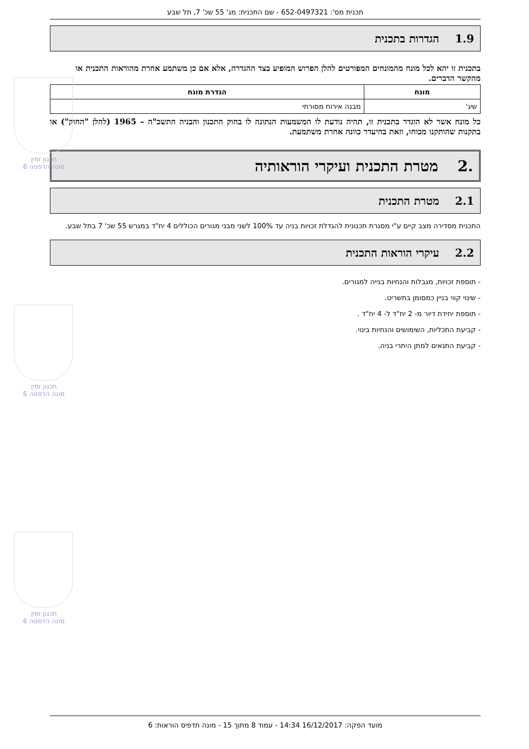תכנית מס': 652-0497321 - שם התכנית: מג' 55 שכ' 7, תל שבע
1.9 הגדרות בתכנית
בתכנית זו יהא לכל מונח מהמונחים המפורטים להלן הפרוש המופיע בצד ההגדרה, אלא אם כן משתמע אחרת מהוראות התכנית או מהקשר הדברים.
| מונח | הגדרת מונח |
| --- | --- |
| שיג' | מבנה אירוח מסורתי |
כל מונח אשר לא הוגדר בתכנית זו, תהיה נודעת לו המשמעות הנתונה לו בחוק התכנון והבניה התשכ"ה – 1965 (להלן "החוק") או בתקנות שהותקנו מכוחו, וזאת בהיעדר כוונה אחרת משתמעת.
.2 מטרת התכנית ועיקרי הוראותיה
2.1 מטרת התכנית
התכנית מסדירה מצב קיים ע"י מסגרת תכנונית להגדלת זכויות בניה עד 100% לשני מבני מגורים הכוללים 4 יח"ד במגרש 55 שכ' 7 בתל שבע.
2.2 עיקרי הוראות התכנית
- תוספת זכויות, מגבלות והנחיות בנייה למגורים.
- שינוי קווי בניין כמסומן בתשריט.
- תוספת יחידת דיור מ- 2 יח"ד ל- 4 יח"ד .
- קביעת התכליות, השימושים והנחיות בינוי.
- קביעת התנאים למתן היתרי בניה.
תכנון זמין
מונה הדפסה 6
תכנון זמין
מונה הדפסה 6
תכנון זמין
מונה הדפסה 6
מועד הפקה: 16/12/2017 14:34 - עמוד 8 מתוך 15 - מונה תדפיס הוראות: 6